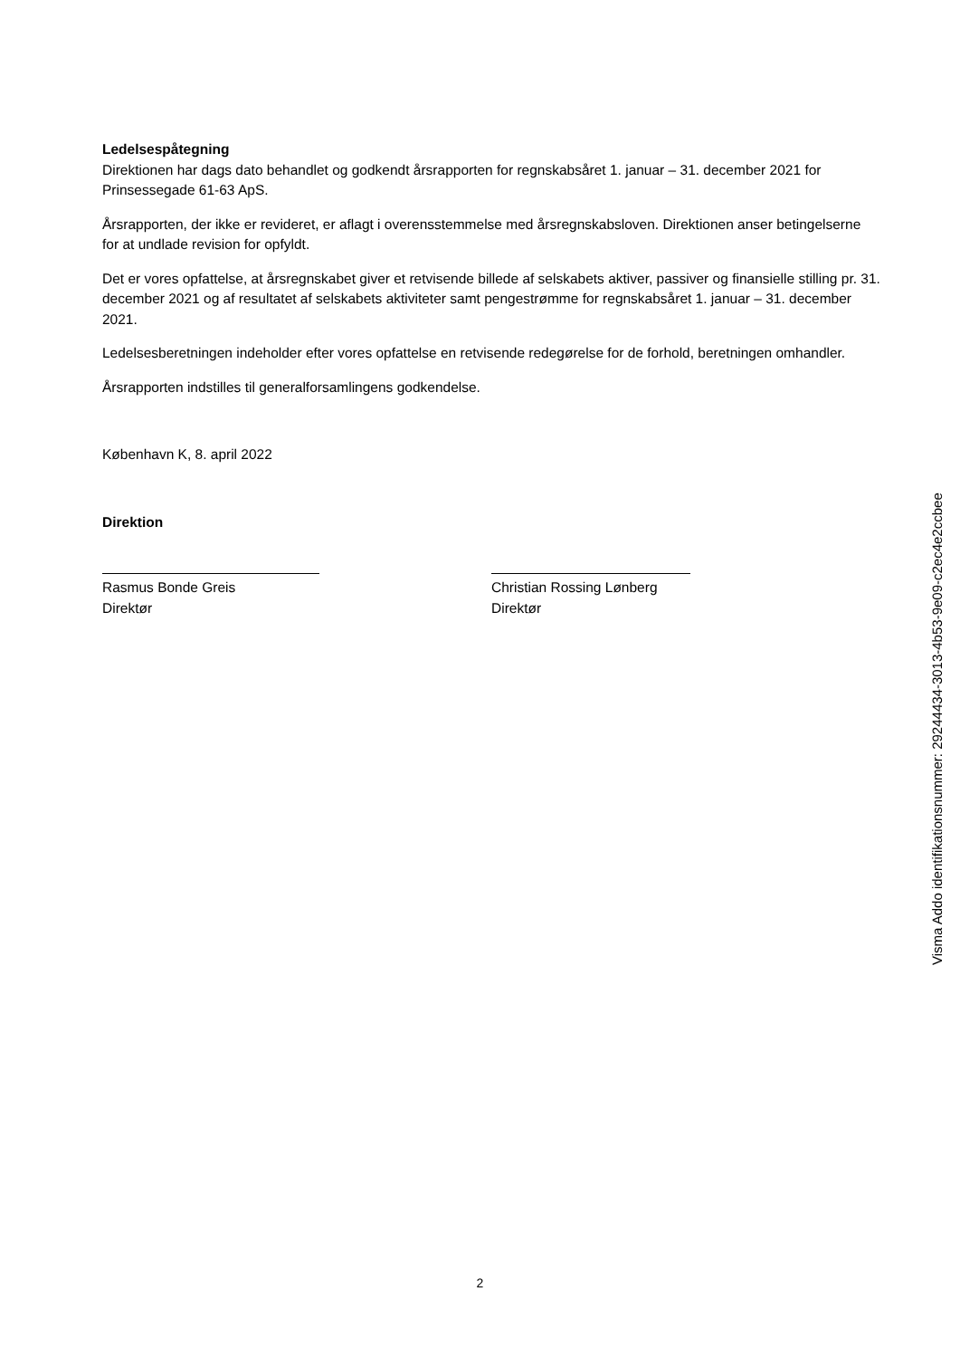Ledelsespåtegning
Direktionen har dags dato behandlet og godkendt årsrapporten for regnskabsåret 1. januar – 31. december 2021 for Prinsessegade 61-63 ApS.
Årsrapporten, der ikke er revideret, er aflagt i overensstemmelse med årsregnskabsloven. Direktionen anser betingelserne for at undlade revision for opfyldt.
Det er vores opfattelse, at årsregnskabet giver et retvisende billede af selskabets aktiver, passiver og finansielle stilling pr. 31. december 2021 og af resultatet af selskabets aktiviteter samt pengestrømme for regnskabsåret 1. januar – 31. december 2021.
Ledelsesberetningen indeholder efter vores opfattelse en retvisende redegørelse for de forhold, beretningen omhandler.
Årsrapporten indstilles til generalforsamlingens godkendelse.
København K, 8. april 2022
Direktion
Rasmus Bonde Greis
Direktør
Christian Rossing Lønberg
Direktør
Visma Addo identifikationsnummer: 29244434-3013-4b53-9e09-c2ec4e2ccbee
2